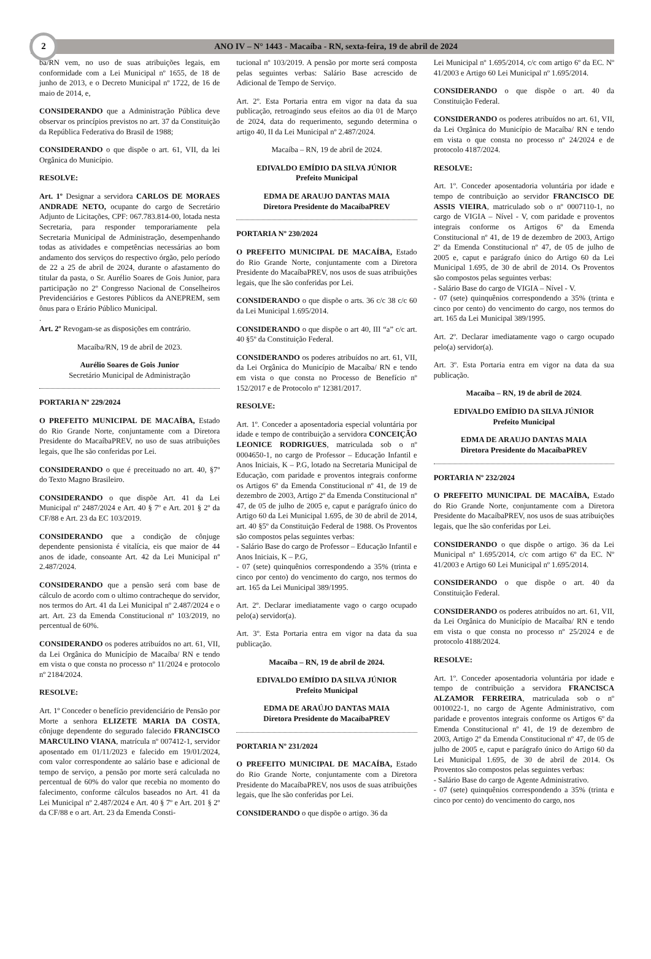2
ANO IV – N° 1443 - Macaíba - RN, sexta-feira, 19 de abril de 2024
ba/RN vem, no uso de suas atribuições legais, em conformidade com a Lei Municipal nº 1655, de 18 de junho de 2013, e o Decreto Municipal nº 1722, de 16 de maio de 2014, e,
CONSIDERANDO que a Administração Pública deve observar os princípios previstos no art. 37 da Constituição da República Federativa do Brasil de 1988;
CONSIDERANDO o que dispõe o art. 61, VII, da lei Orgânica do Município.
RESOLVE:
Art. 1º Designar a servidora CARLOS DE MORAES ANDRADE NETO, ocupante do cargo de Secretário Adjunto de Licitações, CPF: 067.783.814-00, lotada nesta Secretaria, para responder temporariamente pela Secretaria Municipal de Administração, desempenhando todas as atividades e competências necessárias ao bom andamento dos serviços do respectivo órgão, pelo período de 22 a 25 de abril de 2024, durante o afastamento do titular da pasta, o Sr. Aurélio Soares de Gois Junior, para participação no 2º Congresso Nacional de Conselheiros Previdenciários e Gestores Públicos da ANEPREM, sem ônus para o Erário Público Municipal.
.
Art. 2º Revogam-se as disposições em contrário.
Macaíba/RN, 19 de abril de 2023.
Aurélio Soares de Gois Junior
Secretário Municipal de Administração
PORTARIA Nº 229/2024
O PREFEITO MUNICIPAL DE MACAÍBA, Estado do Rio Grande Norte, conjuntamente com a Diretora Presidente do MacaíbaPREV, no uso de suas atribuições legais, que lhe são conferidas por Lei.
CONSIDERANDO o que é preceituado no art. 40, §7º do Texto Magno Brasileiro.
CONSIDERANDO o que dispõe Art. 41 da Lei Municipal nº 2487/2024 e Art. 40 § 7º e Art. 201 § 2º da CF/88 e Art. 23 da EC 103/2019.
CONSIDERANDO que a condição de cônjuge dependente pensionista é vitalícia, eis que maior de 44 anos de idade, consoante Art. 42 da Lei Municipal nº 2.487/2024.
CONSIDERANDO que a pensão será com base de cálculo de acordo com o ultimo contracheque do servidor, nos termos do Art. 41 da Lei Municipal nº 2.487/2024 e o art. Art. 23 da Emenda Constitucional nº 103/2019, no percentual de 60%.
CONSIDERANDO os poderes atribuídos no art. 61, VII, da Lei Orgânica do Município de Macaíba/ RN e tendo em vista o que consta no processo nº 11/2024 e protocolo nº 2184/2024.
RESOLVE:
Art. 1º Conceder o benefício previdenciário de Pensão por Morte a senhora ELIZETE MARIA DA COSTA, cônjuge dependente do segurado falecido FRANCISCO MARCULINO VIANA, matrícula nº 007412-1, servidor aposentado em 01/11/2023 e falecido em 19/01/2024, com valor correspondente ao salário base e adicional de tempo de serviço, a pensão por morte será calculada no percentual de 60% do valor que recebia no momento do falecimento, conforme cálculos baseados no Art. 41 da Lei Municipal nº 2.487/2024 e Art. 40 § 7º e Art. 201 § 2º da CF/88 e o art. Art. 23 da Emenda Consti-
tucional nº 103/2019. A pensão por morte será composta pelas seguintes verbas: Salário Base acrescido de Adicional de Tempo de Serviço.
Art. 2º. Esta Portaria entra em vigor na data da sua publicação, retroagindo seus efeitos ao dia 01 de Março de 2024, data do requerimento, segundo determina o artigo 40, II da Lei Municipal nº 2.487/2024.
Macaíba – RN, 19 de abril de 2024.
EDIVALDO EMÍDIO DA SILVA JÚNIOR
Prefeito Municipal
EDMA DE ARAUJO DANTAS MAIA
Diretora Presidente do MacaíbaPREV
PORTARIA Nº 230/2024
O PREFEITO MUNICIPAL DE MACAÍBA, Estado do Rio Grande Norte, conjuntamente com a Diretora Presidente do MacaíbaPREV, nos usos de suas atribuições legais, que lhe são conferidas por Lei.
CONSIDERANDO o que dispõe o arts. 36 c/c 38 c/c 60 da Lei Municipal 1.695/2014.
CONSIDERANDO o que dispõe o art 40, III “a” c/c art. 40 §5º da Constituição Federal.
CONSIDERANDO os poderes atribuídos no art. 61, VII, da Lei Orgânica do Município de Macaíba/ RN e tendo em vista o que consta no Processo de Benefício nº 152/2017 e de Protocolo nº 12381/2017.
RESOLVE:
Art. 1º. Conceder a aposentadoria especial voluntária por idade e tempo de contribuição a servidora CONCEIÇÃO LEONICE RODRIGUES, matriculada sob o nº 0004650-1, no cargo de Professor – Educação Infantil e Anos Iniciais, K – P.G, lotado na Secretaria Municipal de Educação, com paridade e proventos integrais conforme os Artigos 6º da Emenda Constitucional nº 41, de 19 de dezembro de 2003, Artigo 2º da Emenda Constitucional nº 47, de 05 de julho de 2005 e, caput e parágrafo único do Artigo 60 da Lei Municipal 1.695, de 30 de abril de 2014, art. 40 §5º da Constituição Federal de 1988. Os Proventos são compostos pelas seguintes verbas:
- Salário Base do cargo de Professor – Educação Infantil e Anos Iniciais, K – P.G,
- 07 (sete) quinquênios correspondendo a 35% (trinta e cinco por cento) do vencimento do cargo, nos termos do art. 165 da Lei Municipal 389/1995.
Art. 2º. Declarar imediatamente vago o cargo ocupado pelo(a) servidor(a).
Art. 3º. Esta Portaria entra em vigor na data da sua publicação.
Macaíba – RN, 19 de abril de 2024.
EDIVALDO EMÍDIO DA SILVA JÚNIOR
Prefeito Municipal
EDMA DE ARAÚJO DANTAS MAIA
Diretora Presidente do MacaíbaPREV
PORTARIA Nº 231/2024
O PREFEITO MUNICIPAL DE MACAÍBA, Estado do Rio Grande Norte, conjuntamente com a Diretora Presidente do MacaíbaPREV, nos usos de suas atribuições legais, que lhe são conferidas por Lei.
CONSIDERANDO o que dispõe o artigo. 36 da
Lei Municipal nº 1.695/2014, c/c com artigo 6º da EC. Nº 41/2003 e Artigo 60 Lei Municipal nº 1.695/2014.
CONSIDERANDO o que dispõe o art. 40 da Constituição Federal.
CONSIDERANDO os poderes atribuídos no art. 61, VII, da Lei Orgânica do Município de Macaíba/ RN e tendo em vista o que consta no processo nº 24/2024 e de protocolo 4187/2024.
RESOLVE:
Art. 1º. Conceder aposentadoria voluntária por idade e tempo de contribuição ao servidor FRANCISCO DE ASSIS VIEIRA, matriculado sob o nº 0007110-1, no cargo de VIGIA – Nível - V, com paridade e proventos integrais conforme os Artigos 6º da Emenda Constitucional nº 41, de 19 de dezembro de 2003, Artigo 2º da Emenda Constitucional nº 47, de 05 de julho de 2005 e, caput e parágrafo único do Artigo 60 da Lei Municipal 1.695, de 30 de abril de 2014. Os Proventos são compostos pelas seguintes verbas:
- Salário Base do cargo de VIGIA – Nível - V.
- 07 (sete) quinquênios correspondendo a 35% (trinta e cinco por cento) do vencimento do cargo, nos termos do art. 165 da Lei Municipal 389/1995.
Art. 2º. Declarar imediatamente vago o cargo ocupado pelo(a) servidor(a).
Art. 3º. Esta Portaria entra em vigor na data da sua publicação.
Macaíba – RN, 19 de abril de 2024.
EDIVALDO EMÍDIO DA SILVA JÚNIOR
Prefeito Municipal
EDMA DE ARAUJO DANTAS MAIA
Diretora Presidente do MacaíbaPREV
PORTARIA Nº 232/2024
O PREFEITO MUNICIPAL DE MACAÍBA, Estado do Rio Grande Norte, conjuntamente com a Diretora Presidente do MacaíbaPREV, nos usos de suas atribuições legais, que lhe são conferidas por Lei.
CONSIDERANDO o que dispõe o artigo. 36 da Lei Municipal nº 1.695/2014, c/c com artigo 6º da EC. Nº 41/2003 e Artigo 60 Lei Municipal nº 1.695/2014.
CONSIDERANDO o que dispõe o art. 40 da Constituição Federal.
CONSIDERANDO os poderes atribuídos no art. 61, VII, da Lei Orgânica do Município de Macaíba/ RN e tendo em vista o que consta no processo nº 25/2024 e de protocolo 4188/2024.
RESOLVE:
Art. 1º. Conceder aposentadoria voluntária por idade e tempo de contribuição a servidora FRANCISCA ALZAMOR FERREIRA, matriculada sob o nº 0010022-1, no cargo de Agente Administrativo, com paridade e proventos integrais conforme os Artigos 6º da Emenda Constitucional nº 41, de 19 de dezembro de 2003, Artigo 2º da Emenda Constitucional nº 47, de 05 de julho de 2005 e, caput e parágrafo único do Artigo 60 da Lei Municipal 1.695, de 30 de abril de 2014. Os Proventos são compostos pelas seguintes verbas:
- Salário Base do cargo de Agente Administrativo.
- 07 (sete) quinquênios correspondendo a 35% (trinta e cinco por cento) do vencimento do cargo, nos